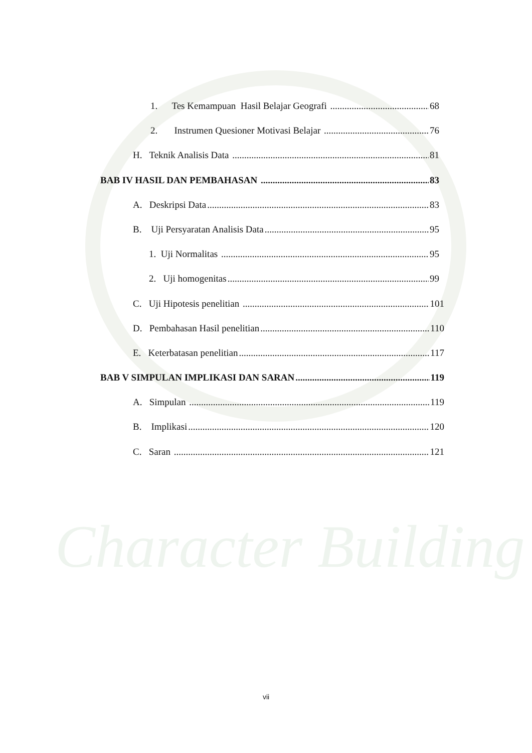Character Building
1. Tes Kemampuan Hasil Belajar Geografi 68
2. Instrumen Quesioner Motivasi Belajar 76
H. Teknik Analisis Data 81
BAB IV HASIL DAN PEMBAHASAN 83
A. Deskripsi Data 83
B. Uji Persyaratan Analisis Data 95
1. Uji Normalitas 95
2. Uji homogenitas 99
C. Uji Hipotesis penelitian 101
D. Pembahasan Hasil penelitian 110
E. Keterbatasan penelitian 117
BAB V SIMPULAN IMPLIKASI DAN SARAN 119
A. Simpulan 119
B. Implikasi 120
C. Saran 121
vii